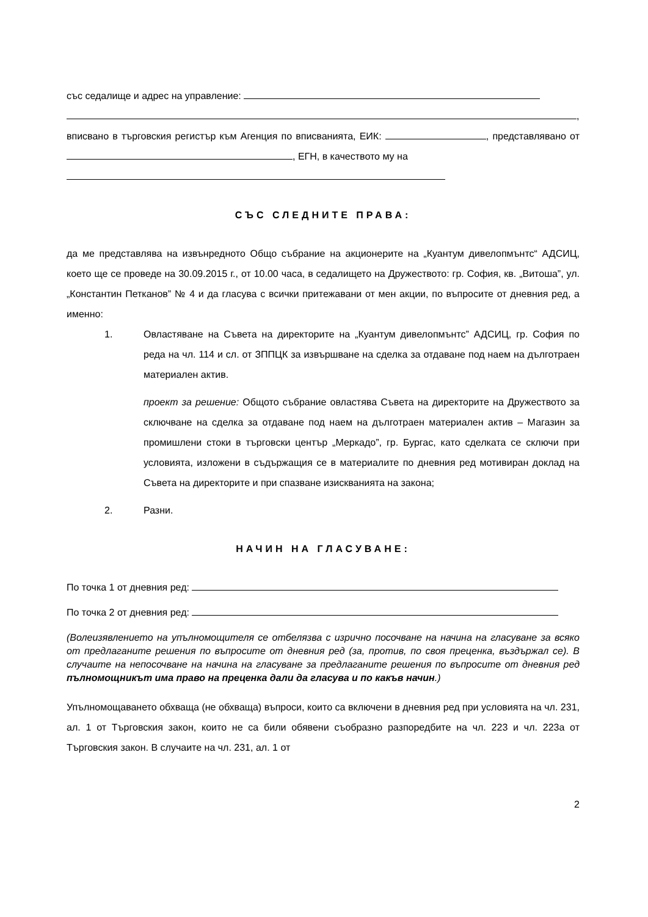със седалище и адрес на управление:
,
вписвано в търговския регистър към Агенция по вписванията, ЕИК: , представлявано от , ЕГН, в качеството му на
СЪС СЛЕДНИТЕ ПРАВА:
да ме представлява на извънредното Общо събрание на акционерите на „Куантум дивелопмънтс“ АДСИЦ, което ще се проведе на 30.09.2015 г., от 10.00 часа, в седалището на Дружеството: гр. София, кв. „Витоша”, ул. „Константин Петканов” № 4 и да гласува с всички притежавани от мен акции, по въпросите от дневния ред, а именно:
1. Овластяване на Съвета на директорите на „Куантум дивелопмънтс” АДСИЦ, гр. София по реда на чл. 114 и сл. от ЗППЦК за извършване на сделка за отдаване под наем на дълготраен материален актив.
проект за решение: Общото събрание овластява Съвета на директорите на Дружеството за сключване на сделка за отдаване под наем на дълготраен материален актив – Магазин за промишлени стоки в търговски център „Меркадо”, гр. Бургас, като сделката се сключи при условията, изложени в съдържащия се в материалите по дневния ред мотивиран доклад на Съвета на директорите и при спазване изискванията на закона;
2. Разни.
НАЧИН НА ГЛАСУВАНЕ:
По точка 1 от дневния ред:
По точка 2 от дневния ред:
(Волеизявлението на упълномощителя се отбелязва с изрично посочване на начина на гласуване за всяко от предлаганите решения по въпросите от дневния ред (за, против, по своя преценка, въздържал се). В случаите на непосочване на начина на гласуване за предлаганите решения по въпросите от дневния ред пълномощникът има право на преценка дали да гласува и по какъв начин.)
Упълномощаването обхваща (не обхваща) въпроси, които са включени в дневния ред при условията на чл. 231, ал. 1 от Търговския закон, които не са били обявени съобразно разпоредбите на чл. 223 и чл. 223а от Търговския закон. В случаите на чл. 231, ал. 1 от
2